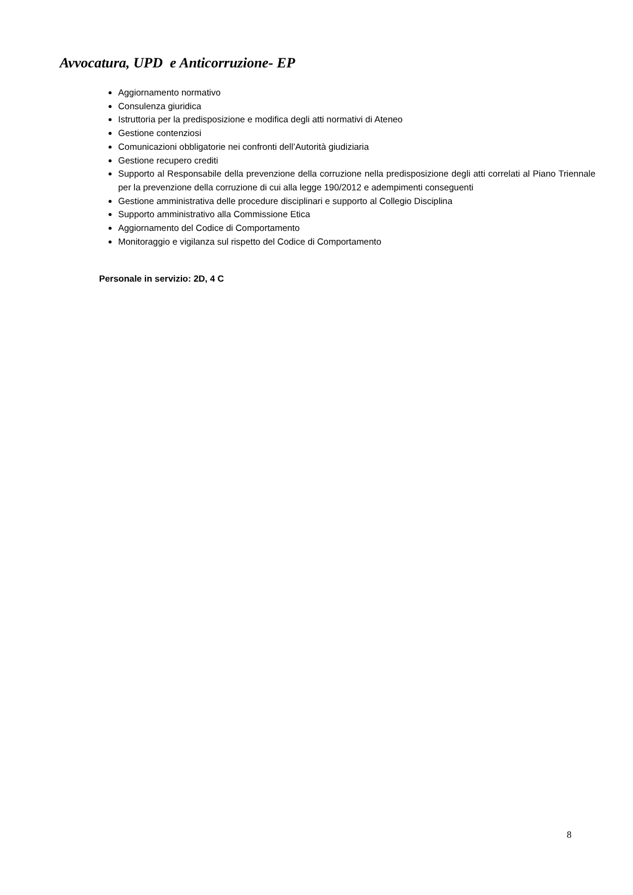Avvocatura, UPD e Anticorruzione- EP
Aggiornamento normativo
Consulenza giuridica
Istruttoria per la predisposizione e modifica degli atti normativi di Ateneo
Gestione contenziosi
Comunicazioni obbligatorie nei confronti dell’Autorità giudiziaria
Gestione recupero crediti
Supporto al Responsabile della prevenzione della corruzione nella predisposizione degli atti correlati al Piano Triennale per la prevenzione della corruzione di cui alla legge 190/2012 e adempimenti conseguenti
Gestione amministrativa delle procedure disciplinari e supporto al Collegio Disciplina
Supporto amministrativo alla Commissione Etica
Aggiornamento del Codice di Comportamento
Monitoraggio e vigilanza sul rispetto del Codice di Comportamento
Personale in servizio: 2D, 4 C
8